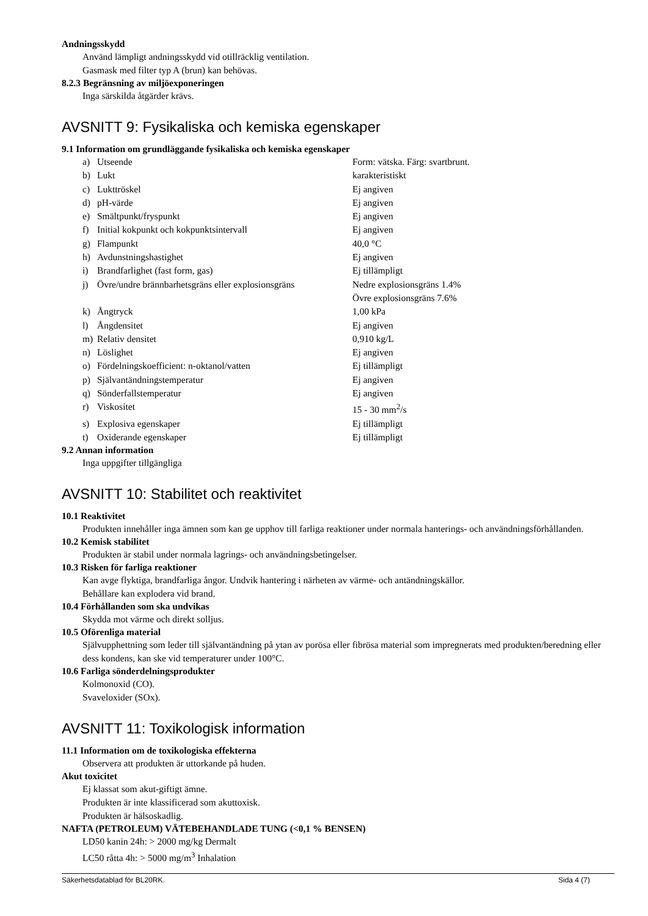Andningsskydd
Använd lämpligt andningsskydd vid otillräcklig ventilation.
Gasmask med filter typ A (brun) kan behövas.
8.2.3 Begränsning av miljöexponeringen
Inga särskilda åtgärder krävs.
AVSNITT 9: Fysikaliska och kemiska egenskaper
9.1 Information om grundläggande fysikaliska och kemiska egenskaper
| a) | Utseende | Form: vätska. Färg: svartbrunt. |
| b) | Lukt | karakteristiskt |
| c) | Lukttröskel | Ej angiven |
| d) | pH-värde | Ej angiven |
| e) | Smältpunkt/fryspunkt | Ej angiven |
| f) | Initial kokpunkt och kokpunktsintervall | Ej angiven |
| g) | Flampunkt | 40,0 °C |
| h) | Avdunstningshastighet | Ej angiven |
| i) | Brandfarlighet (fast form, gas) | Ej tillämpligt |
| j) | Övre/undre brännbarhetsgräns eller explosionsgräns | Nedre explosionsgräns 1.4% Övre explosionsgräns 7.6% |
| k) | Ångtryck | 1,00 kPa |
| l) | Ångdensitet | Ej angiven |
| m) | Relativ densitet | 0,910 kg/L |
| n) | Löslighet | Ej angiven |
| o) | Fördelningskoefficient: n-oktanol/vatten | Ej tillämpligt |
| p) | Självantändningstemperatur | Ej angiven |
| q) | Sönderfallstemperatur | Ej angiven |
| r) | Viskositet | 15 - 30 mm<sup>2</sup>/s |
| s) | Explosiva egenskaper | Ej tillämpligt |
| t) | Oxiderande egenskaper | Ej tillämpligt |
9.2 Annan information
Inga uppgifter tillgängliga
AVSNITT 10: Stabilitet och reaktivitet
10.1 Reaktivitet
Produkten innehåller inga ämnen som kan ge upphov till farliga reaktioner under normala hanterings- och användningsförhållanden.
10.2 Kemisk stabilitet
Produkten är stabil under normala lagrings- och användningsbetingelser.
10.3 Risken för farliga reaktioner
Kan avge flyktiga, brandfarliga ångor. Undvik hantering i närheten av värme- och antändningskällor.
Behållare kan explodera vid brand.
10.4 Förhållanden som ska undvikas
Skydda mot värme och direkt solljus.
10.5 Oförenliga material
Självupphettning som leder till självantändning på ytan av porösa eller fibrösa material som impregnerats med produkten/beredning eller dess kondens, kan ske vid temperaturer under 100°C.
10.6 Farliga sönderdelningsprodukter
Kolmonoxid (CO).
Svaveloxider (SOx).
AVSNITT 11: Toxikologisk information
11.1 Information om de toxikologiska effekterna
Observera att produkten är uttorkande på huden.
Akut toxicitet
Ej klassat som akut-giftigt ämne.
Produkten är inte klassificerad som akuttoxisk.
Produkten är hälsoskadlig.
NAFTA (PETROLEUM) VÄTEBEHANDLADE TUNG (<0,1 % BENSEN)
LD50 kanin 24h: > 2000 mg/kg Dermalt
LC50 råtta 4h: > 5000 mg/m<sup>3</sup> Inhalation
Säkerhetsdatablad för BL20RK. Sida 4 (7)